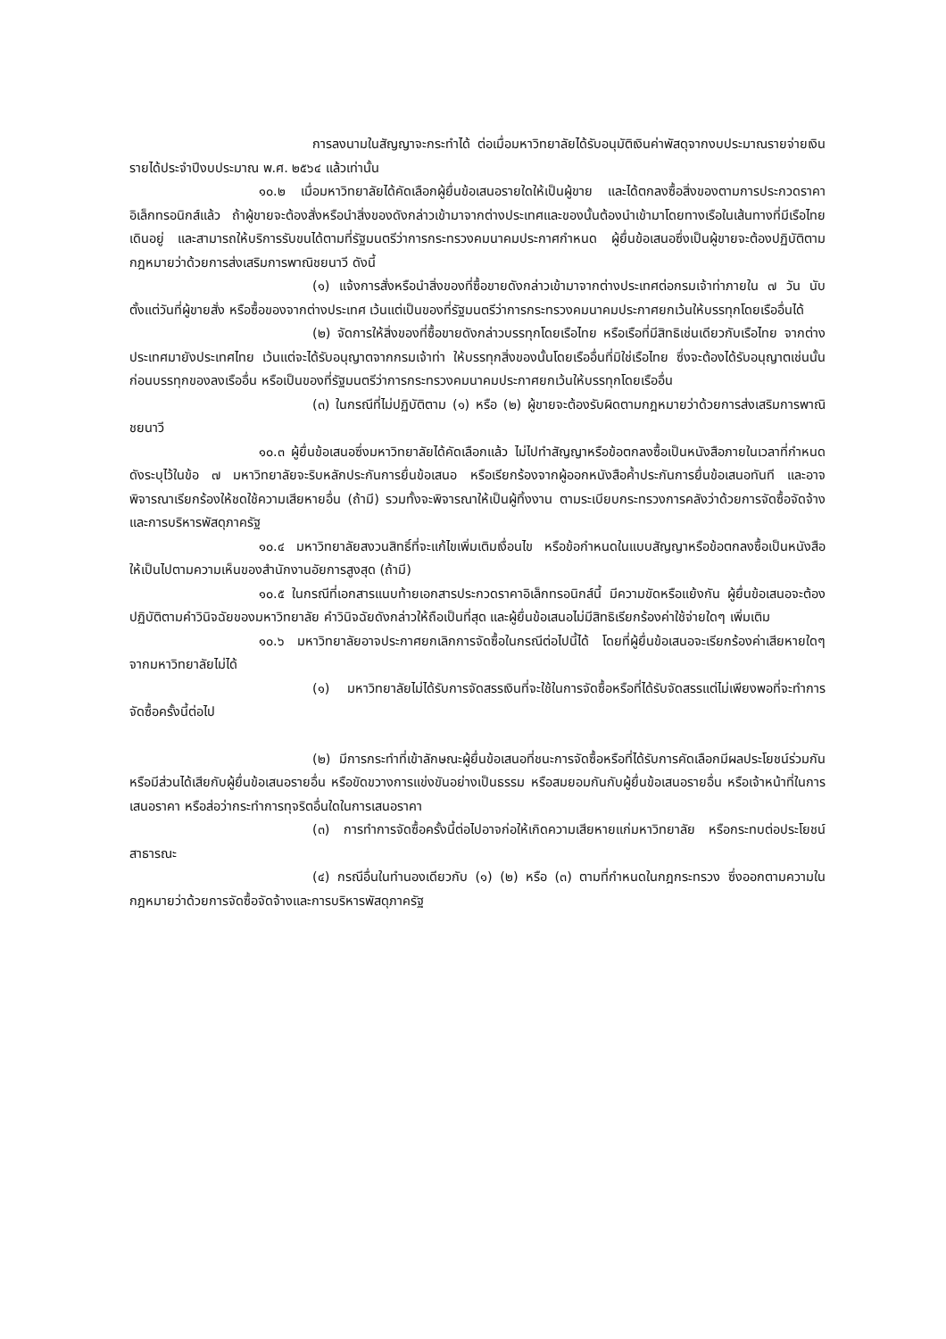การลงนามในสัญญาจะกระทำได้ ต่อเมื่อมหาวิทยาลัยได้รับอนุมัติเงินค่าพัสดุจากงบประมาณรายจ่ายเงินรายได้ประจำปีงบประมาณ พ.ศ. ๒๕๖๔ แล้วเท่านั้น
๑๐.๒ เมื่อมหาวิทยาลัยได้คัดเลือกผู้ยื่นข้อเสนอรายใดให้เป็นผู้ขาย และได้ตกลงซื้อสิ่งของตามการประกวดราคาอิเล็กทรอนิกส์แล้ว ถ้าผู้ขายจะต้องสั่งหรือนำสิ่งของดังกล่าวเข้ามาจากต่างประเทศและของนั้นต้องนำเข้ามาโดยทางเรือในเส้นทางที่มีเรือไทยเดินอยู่ และสามารถให้บริการรับขนได้ตามที่รัฐมนตรีว่าการกระทรวงคมนาคมประกาศกำหนด ผู้ยื่นข้อเสนอซึ่งเป็นผู้ขายจะต้องปฏิบัติตามกฎหมายว่าด้วยการส่งเสริมการพาณิชยนาวี ดังนี้
(๑) แจ้งการสั่งหรือนำสิ่งของที่ซื้อขายดังกล่าวเข้ามาจากต่างประเทศต่อกรมเจ้าท่าภายใน ๗ วัน นับตั้งแต่วันที่ผู้ขายสั่ง หรือซื้อของจากต่างประเทศ เว้นแต่เป็นของที่รัฐมนตรีว่าการกระทรวงคมนาคมประกาศยกเว้นให้บรรทุกโดยเรืออื่นได้
(๒) จัดการให้สิ่งของที่ซื้อขายดังกล่าวบรรทุกโดยเรือไทย หรือเรือที่มีสิทธิเช่นเดียวกับเรือไทย จากต่างประเทศมายังประเทศไทย เว้นแต่จะได้รับอนุญาตจากกรมเจ้าท่า ให้บรรทุกสิ่งของนั้นโดยเรืออื่นที่มิใช่เรือไทย ซึ่งจะต้องได้รับอนุญาตเช่นนั้นก่อนบรรทุกของลงเรืออื่น หรือเป็นของที่รัฐมนตรีว่าการกระทรวงคมนาคมประกาศยกเว้นให้บรรทุกโดยเรืออื่น
(๓) ในกรณีที่ไม่ปฏิบัติตาม (๑) หรือ (๒) ผู้ขายจะต้องรับผิดตามกฎหมายว่าด้วยการส่งเสริมการพาณิชยนาวี
๑๐.๓ ผู้ยื่นข้อเสนอซึ่งมหาวิทยาลัยได้คัดเลือกแล้ว ไม่ไปทำสัญญาหรือข้อตกลงซื้อเป็นหนังสือภายในเวลาที่กำหนด ดังระบุไว้ในข้อ ๗ มหาวิทยาลัยจะริบหลักประกันการยื่นข้อเสนอ หรือเรียกร้องจากผู้ออกหนังสือค้ำประกันการยื่นข้อเสนอทันที และอาจพิจารณาเรียกร้องให้ชดใช้ความเสียหายอื่น (ถ้ามี) รวมทั้งจะพิจารณาให้เป็นผู้ทิ้งงาน ตามระเบียบกระทรวงการคลังว่าด้วยการจัดซื้อจัดจ้างและการบริหารพัสดุภาครัฐ
๑๐.๔ มหาวิทยาลัยสงวนสิทธิ์ที่จะแก้ไขเพิ่มเติมเงื่อนไข หรือข้อกำหนดในแบบสัญญาหรือข้อตกลงซื้อเป็นหนังสือ ให้เป็นไปตามความเห็นของสำนักงานอัยการสูงสุด (ถ้ามี)
๑๐.๕ ในกรณีที่เอกสารแนบท้ายเอกสารประกวดราคาอิเล็กทรอนิกส์นี้ มีความขัดหรือแย้งกัน ผู้ยื่นข้อเสนอจะต้องปฏิบัติตามคำวินิจฉัยของมหาวิทยาลัย คำวินิจฉัยดังกล่าวให้ถือเป็นที่สุด และผู้ยื่นข้อเสนอไม่มีสิทธิเรียกร้องค่าใช้จ่ายใดๆ เพิ่มเติม
๑๐.๖ มหาวิทยาลัยอาจประกาศยกเลิกการจัดซื้อในกรณีต่อไปนี้ได้ โดยที่ผู้ยื่นข้อเสนอจะเรียกร้องค่าเสียหายใดๆ จากมหาวิทยาลัยไม่ได้
(๑) มหาวิทยาลัยไม่ได้รับการจัดสรรเงินที่จะใช้ในการจัดซื้อหรือที่ได้รับจัดสรรแต่ไม่เพียงพอที่จะทำการจัดซื้อครั้งนี้ต่อไป
(๒) มีการกระทำที่เข้าลักษณะผู้ยื่นข้อเสนอที่ชนะการจัดซื้อหรือที่ได้รับการคัดเลือกมีผลประโยชน์ร่วมกัน หรือมีส่วนได้เสียกับผู้ยื่นข้อเสนอรายอื่น หรือขัดขวางการแข่งขันอย่างเป็นธรรม หรือสมยอมกันกับผู้ยื่นข้อเสนอรายอื่น หรือเจ้าหน้าที่ในการเสนอราคา หรือส่อว่ากระทำการทุจริตอื่นใดในการเสนอราคา
(๓) การทำการจัดซื้อครั้งนี้ต่อไปอาจก่อให้เกิดความเสียหายแก่มหาวิทยาลัย หรือกระทบต่อประโยชน์สาธารณะ
(๔) กรณีอื่นในทำนองเดียวกับ (๑) (๒) หรือ (๓) ตามที่กำหนดในกฎกระทรวง ซึ่งออกตามความในกฎหมายว่าด้วยการจัดซื้อจัดจ้างและการบริหารพัสดุภาครัฐ